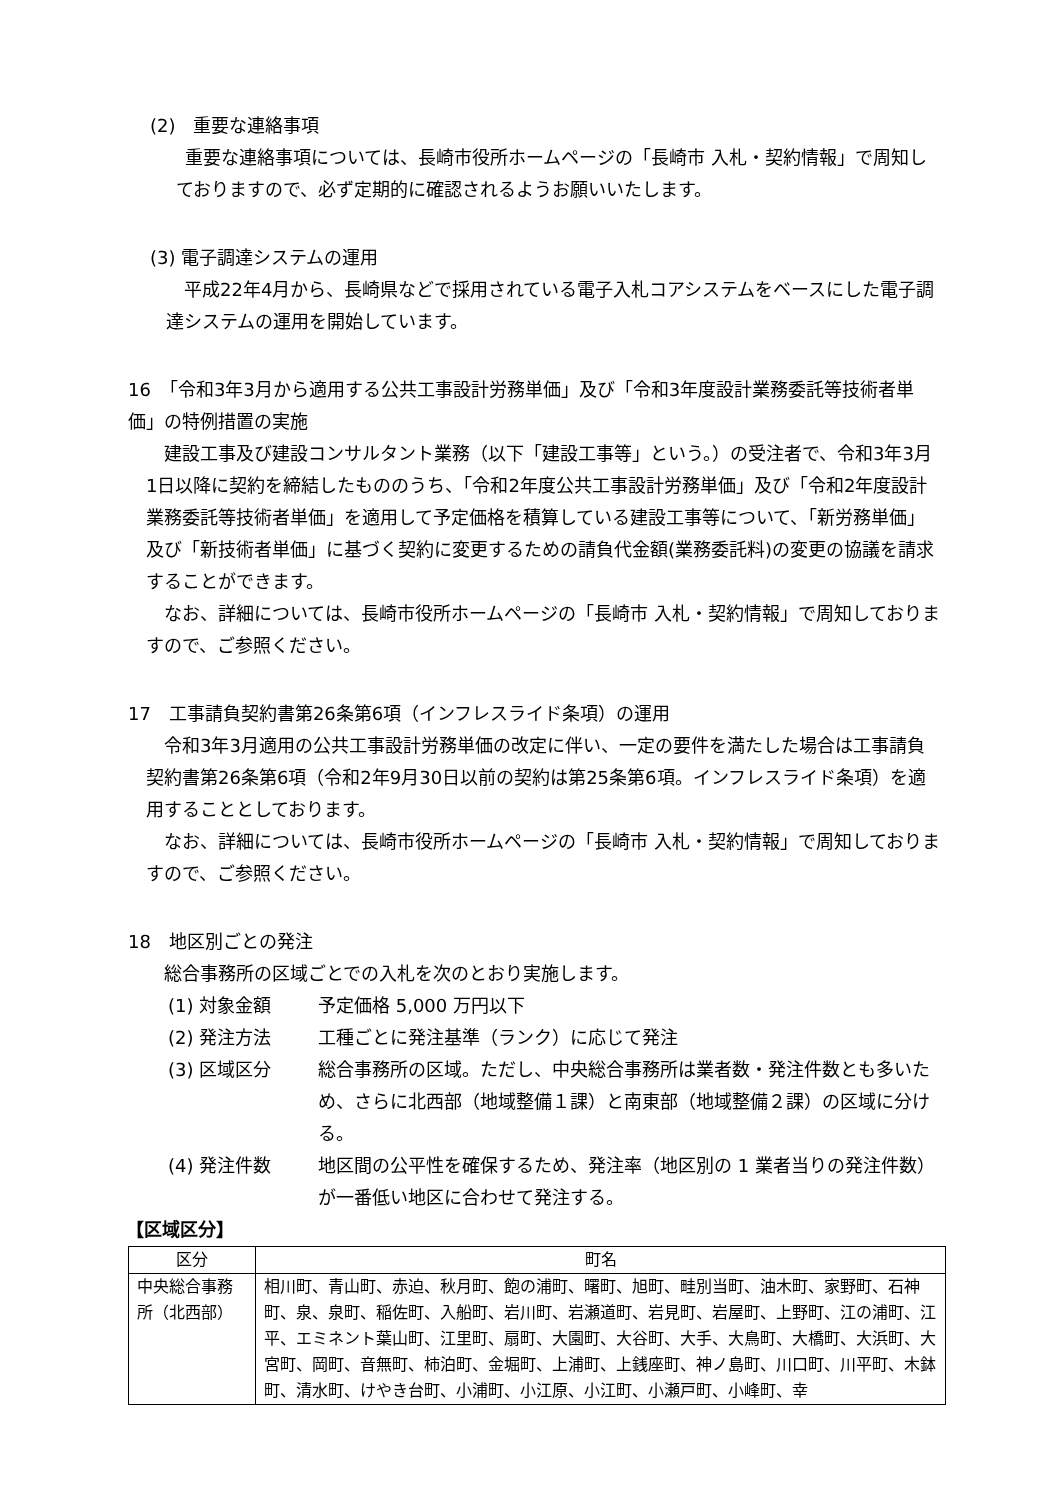(2)　重要な連絡事項
重要な連絡事項については、長崎市役所ホームページの「長崎市 入札・契約情報」で周知しておりますので、必ず定期的に確認されるようお願いいたします。
(3) 電子調達システムの運用
平成22年4月から、長崎県などで採用されている電子入札コアシステムをベースにした電子調達システムの運用を開始しています。
16　「令和3年3月から適用する公共工事設計労務単価」及び「令和3年度設計業務委託等技術者単価」の特例措置の実施
建設工事及び建設コンサルタント業務（以下「建設工事等」という。）の受注者で、令和3年3月1日以降に契約を締結したもののうち、「令和2年度公共工事設計労務単価」及び「令和2年度設計業務委託等技術者単価」を適用して予定価格を積算している建設工事等について、「新労務単価」及び「新技術者単価」に基づく契約に変更するための請負代金額(業務委託料)の変更の協議を請求することができます。
なお、詳細については、長崎市役所ホームページの「長崎市 入札・契約情報」で周知しておりますので、ご参照ください。
17　工事請負契約書第26条第6項（インフレスライド条項）の運用
令和3年3月適用の公共工事設計労務単価の改定に伴い、一定の要件を満たした場合は工事請負契約書第26条第6項（令和2年9月30日以前の契約は第25条第6項。インフレスライド条項）を適用することとしております。
なお、詳細については、長崎市役所ホームページの「長崎市 入札・契約情報」で周知しておりますので、ご参照ください。
18　地区別ごとの発注
総合事務所の区域ごとでの入札を次のとおり実施します。
(1) 対象金額 予定価格 5,000 万円以下
(2) 発注方法 工種ごとに発注基準（ランク）に応じて発注
(3) 区域区分 総合事務所の区域。ただし、中央総合事務所は業者数・発注件数とも多いため、さらに北西部（地域整備１課）と南東部（地域整備２課）の区域に分ける。
(4) 発注件数 地区間の公平性を確保するため、発注率（地区別の 1 業者当りの発注件数）が一番低い地区に合わせて発注する。
【区域区分】
| 区分 | 町名 |
| --- | --- |
| 中央総合事務所（北西部） | 相川町、青山町、赤迫、秋月町、飽の浦町、曙町、旭町、畦別当町、油木町、家野町、石神町、泉、泉町、稲佐町、入船町、岩川町、岩瀬道町、岩見町、岩屋町、上野町、江の浦町、江平、エミネント葉山町、江里町、扇町、大園町、大谷町、大手、大鳥町、大橋町、大浜町、大宮町、岡町、音無町、柿泊町、金堀町、上浦町、上銭座町、神ノ島町、川口町、川平町、木鉢町、清水町、けやき台町、小浦町、小江原、小江町、小瀬戸町、小峰町、幸 |